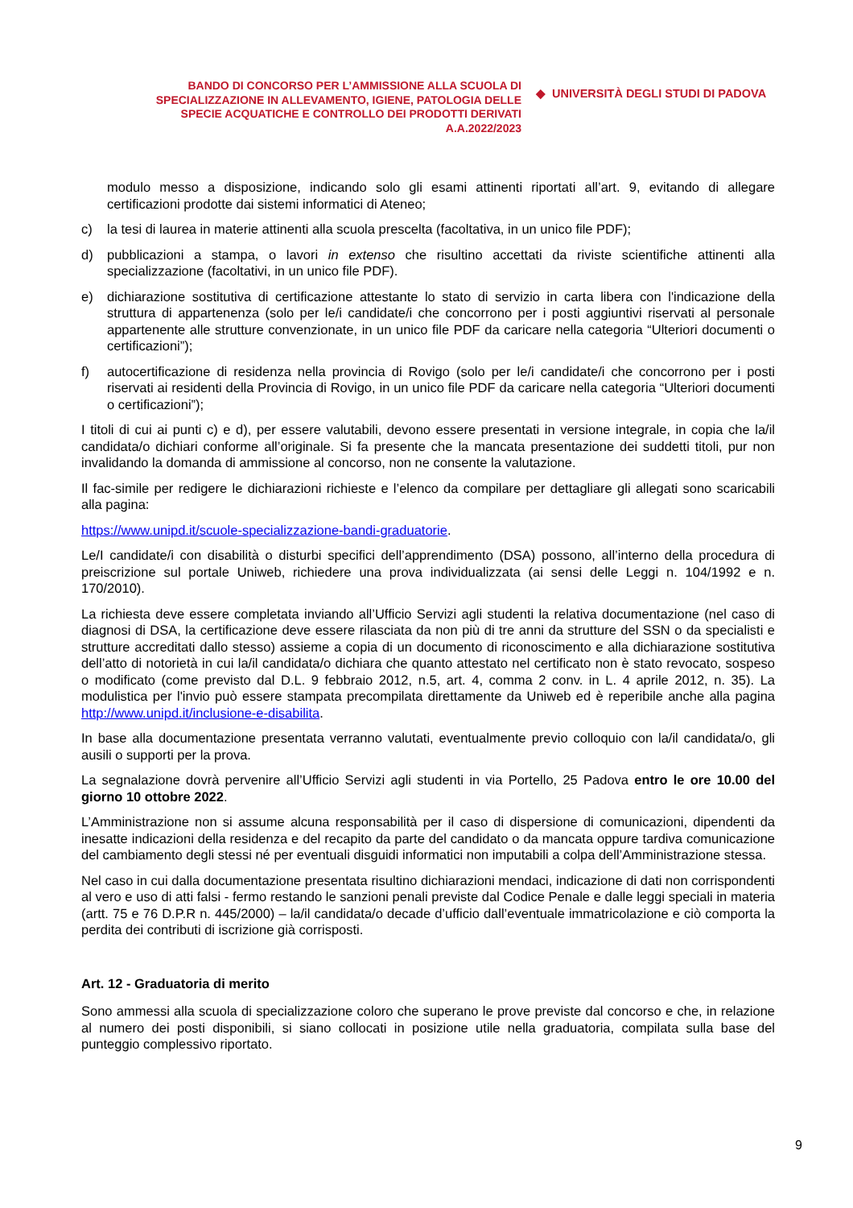BANDO DI CONCORSO PER L’AMMISSIONE ALLA SCUOLA DI
SPECIALIZZAZIONE IN ALLEVAMENTO, IGIENE, PATOLOGIA DELLE
SPECIE ACQUATICHE E CONTROLLO DEI PRODOTTI DERIVATI
A.A.2022/2023
◆ UNIVERSITÀ DEGLI STUDI DI PADOVA
modulo messo a disposizione, indicando solo gli esami attinenti riportati all’art. 9, evitando di allegare certificazioni prodotte dai sistemi informatici di Ateneo;
c) la tesi di laurea in materie attinenti alla scuola prescelta (facoltativa, in un unico file PDF);
d) pubblicazioni a stampa, o lavori in extenso che risultino accettati da riviste scientifiche attinenti alla specializzazione (facoltativi, in un unico file PDF).
e) dichiarazione sostitutiva di certificazione attestante lo stato di servizio in carta libera con l'indicazione della struttura di appartenenza (solo per le/i candidate/i che concorrono per i posti aggiuntivi riservati al personale appartenente alle strutture convenzionate, in un unico file PDF da caricare nella categoria “Ulteriori documenti o certificazioni”);
f) autocertificazione di residenza nella provincia di Rovigo (solo per le/i candidate/i che concorrono per i posti riservati ai residenti della Provincia di Rovigo, in un unico file PDF da caricare nella categoria “Ulteriori documenti o certificazioni”);
I titoli di cui ai punti c) e d), per essere valutabili, devono essere presentati in versione integrale, in copia che la/il candidata/o dichiari conforme all’originale. Si fa presente che la mancata presentazione dei suddetti titoli, pur non invalidando la domanda di ammissione al concorso, non ne consente la valutazione.
Il fac-simile per redigere le dichiarazioni richieste e l’elenco da compilare per dettagliare gli allegati sono scaricabili alla pagina:
https://www.unipd.it/scuole-specializzazione-bandi-graduatorie.
Le/I candidate/i con disabilità o disturbi specifici dell’apprendimento (DSA) possono, all’interno della procedura di preiscrizione sul portale Uniweb, richiedere una prova individualizzata (ai sensi delle Leggi n. 104/1992 e n. 170/2010).
La richiesta deve essere completata inviando all’Ufficio Servizi agli studenti la relativa documentazione (nel caso di diagnosi di DSA, la certificazione deve essere rilasciata da non più di tre anni da strutture del SSN o da specialisti e strutture accreditati dallo stesso) assieme a copia di un documento di riconoscimento e alla dichiarazione sostitutiva dell’atto di notorietà in cui la/il candidata/o dichiara che quanto attestato nel certificato non è stato revocato, sospeso o modificato (come previsto dal D.L. 9 febbraio 2012, n.5, art. 4, comma 2 conv. in L. 4 aprile 2012, n. 35). La modulistica per l'invio può essere stampata precompilata direttamente da Uniweb ed è reperibile anche alla pagina http://www.unipd.it/inclusione-e-disabilita.
In base alla documentazione presentata verranno valutati, eventualmente previo colloquio con la/il candidata/o, gli ausili o supporti per la prova.
La segnalazione dovrà pervenire all’Ufficio Servizi agli studenti in via Portello, 25 Padova entro le ore 10.00 del giorno 10 ottobre 2022.
L’Amministrazione non si assume alcuna responsabilità per il caso di dispersione di comunicazioni, dipendenti da inesatte indicazioni della residenza e del recapito da parte del candidato o da mancata oppure tardiva comunicazione del cambiamento degli stessi né per eventuali disguidi informatici non imputabili a colpa dell’Amministrazione stessa.
Nel caso in cui dalla documentazione presentata risultino dichiarazioni mendaci, indicazione di dati non corrispondenti al vero e uso di atti falsi - fermo restando le sanzioni penali previste dal Codice Penale e dalle leggi speciali in materia (artt. 75 e 76 D.P.R n. 445/2000) – la/il candidata/o decade d’ufficio dall’eventuale immatricolazione e ciò comporta la perdita dei contributi di iscrizione già corrisposti.
Art. 12 - Graduatoria di merito
Sono ammessi alla scuola di specializzazione coloro che superano le prove previste dal concorso e che, in relazione al numero dei posti disponibili, si siano collocati in posizione utile nella graduatoria, compilata sulla base del punteggio complessivo riportato.
9